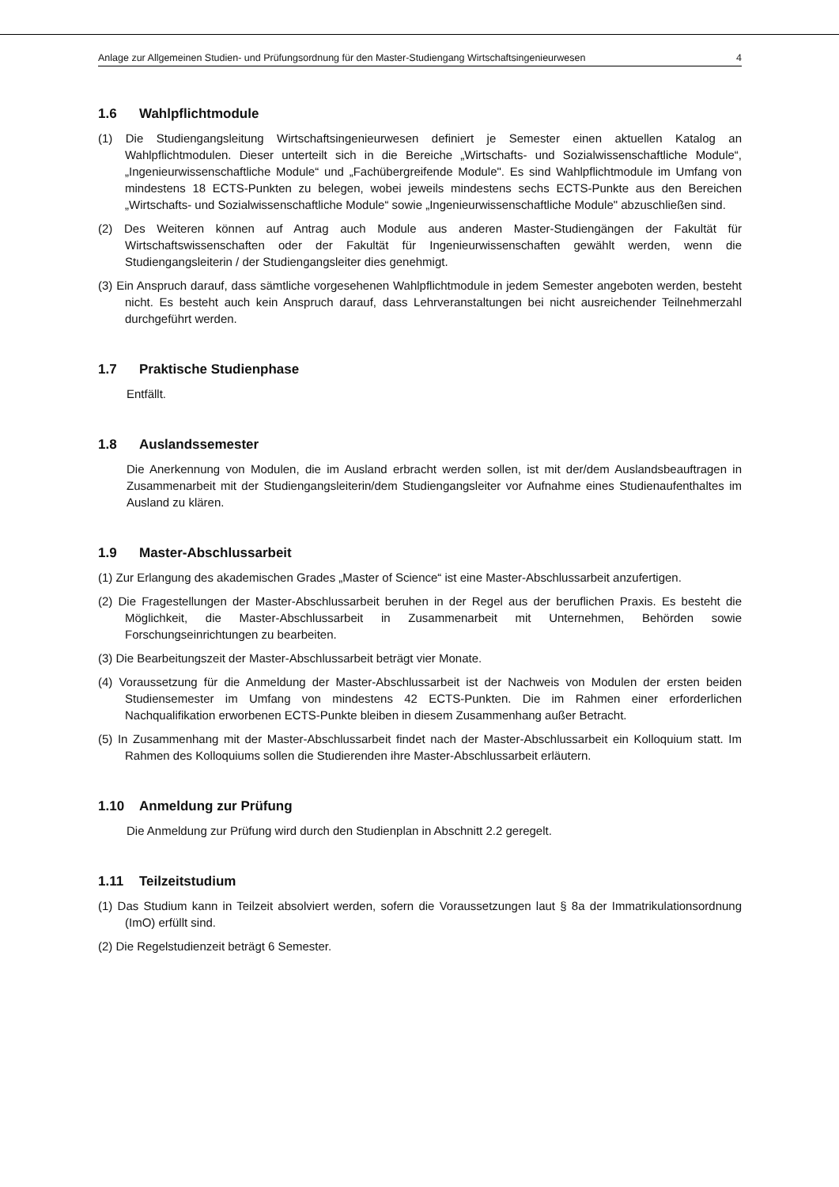Anlage zur Allgemeinen Studien- und Prüfungsordnung für den Master-Studiengang Wirtschaftsingenieurwesen 4
1.6 Wahlpflichtmodule
(1) Die Studiengangsleitung Wirtschaftsingenieurwesen definiert je Semester einen aktuellen Katalog an Wahlpflichtmodulen. Dieser unterteilt sich in die Bereiche „Wirtschafts- und Sozialwissenschaftliche Module“, „Ingenieurwissenschaftliche Module“ und „Fachübergreifende Module". Es sind Wahlpflichtmodule im Umfang von mindestens 18 ECTS-Punkten zu belegen, wobei jeweils mindestens sechs ECTS-Punkte aus den Bereichen „Wirtschafts- und Sozialwissenschaftliche Module“ sowie „Ingenieurwissenschaftliche Module" abzuschließen sind.
(2) Des Weiteren können auf Antrag auch Module aus anderen Master-Studiengängen der Fakultät für Wirtschaftswissenschaften oder der Fakultät für Ingenieurwissenschaften gewählt werden, wenn die Studiengangsleiterin / der Studiengangsleiter dies genehmigt.
(3) Ein Anspruch darauf, dass sämtliche vorgesehenen Wahlpflichtmodule in jedem Semester angeboten werden, besteht nicht. Es besteht auch kein Anspruch darauf, dass Lehrveranstaltungen bei nicht ausreichender Teilnehmerzahl durchgeführt werden.
1.7 Praktische Studienphase
Entfällt.
1.8 Auslandssemester
Die Anerkennung von Modulen, die im Ausland erbracht werden sollen, ist mit der/dem Auslandsbeauftragen in Zusammenarbeit mit der Studiengangsleiterin/dem Studiengangsleiter vor Aufnahme eines Studienaufenthaltes im Ausland zu klären.
1.9 Master-Abschlussarbeit
(1) Zur Erlangung des akademischen Grades „Master of Science“ ist eine Master-Abschlussarbeit anzufertigen.
(2) Die Fragestellungen der Master-Abschlussarbeit beruhen in der Regel aus der beruflichen Praxis. Es besteht die Möglichkeit, die Master-Abschlussarbeit in Zusammenarbeit mit Unternehmen, Behörden sowie Forschungseinrichtungen zu bearbeiten.
(3) Die Bearbeitungszeit der Master-Abschlussarbeit beträgt vier Monate.
(4) Voraussetzung für die Anmeldung der Master-Abschlussarbeit ist der Nachweis von Modulen der ersten beiden Studiensemester im Umfang von mindestens 42 ECTS-Punkten. Die im Rahmen einer erforderlichen Nachqualifikation erworbenen ECTS-Punkte bleiben in diesem Zusammenhang außer Betracht.
(5) In Zusammenhang mit der Master-Abschlussarbeit findet nach der Master-Abschlussarbeit ein Kolloquium statt. Im Rahmen des Kolloquiums sollen die Studierenden ihre Master-Abschlussarbeit erläutern.
1.10 Anmeldung zur Prüfung
Die Anmeldung zur Prüfung wird durch den Studienplan in Abschnitt 2.2 geregelt.
1.11 Teilzeitstudium
(1) Das Studium kann in Teilzeit absolviert werden, sofern die Voraussetzungen laut § 8a der Immatrikulationsordnung (ImO) erfüllt sind.
(2) Die Regelstudienzeit beträgt 6 Semester.